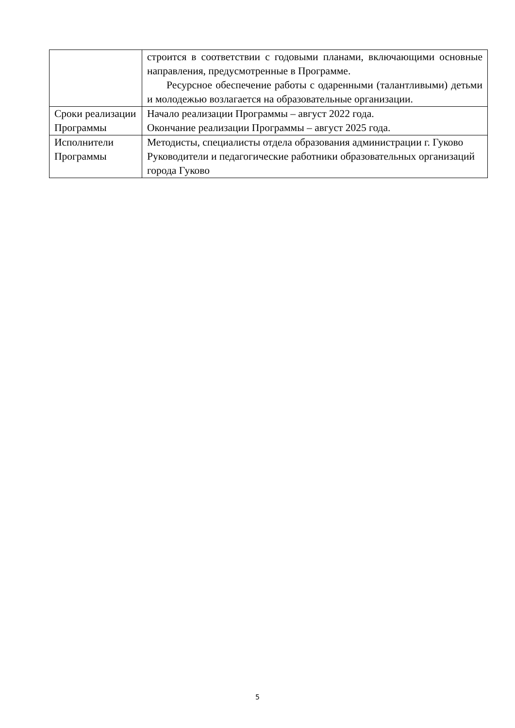| | строится в соответствии с годовыми планами, включающими основные направления, предусмотренные в Программе. Ресурсное обеспечение работы с одаренными (талантливыми) детьми и молодежью возлагается на образовательные организации. |
| Сроки реализации Программы | Начало реализации Программы – август 2022 года. Окончание реализации Программы – август 2025 года. |
| Исполнители Программы | Методисты, специалисты отдела образования администрации г. Гуково Руководители и педагогические работники образовательных организаций города Гуково |
5